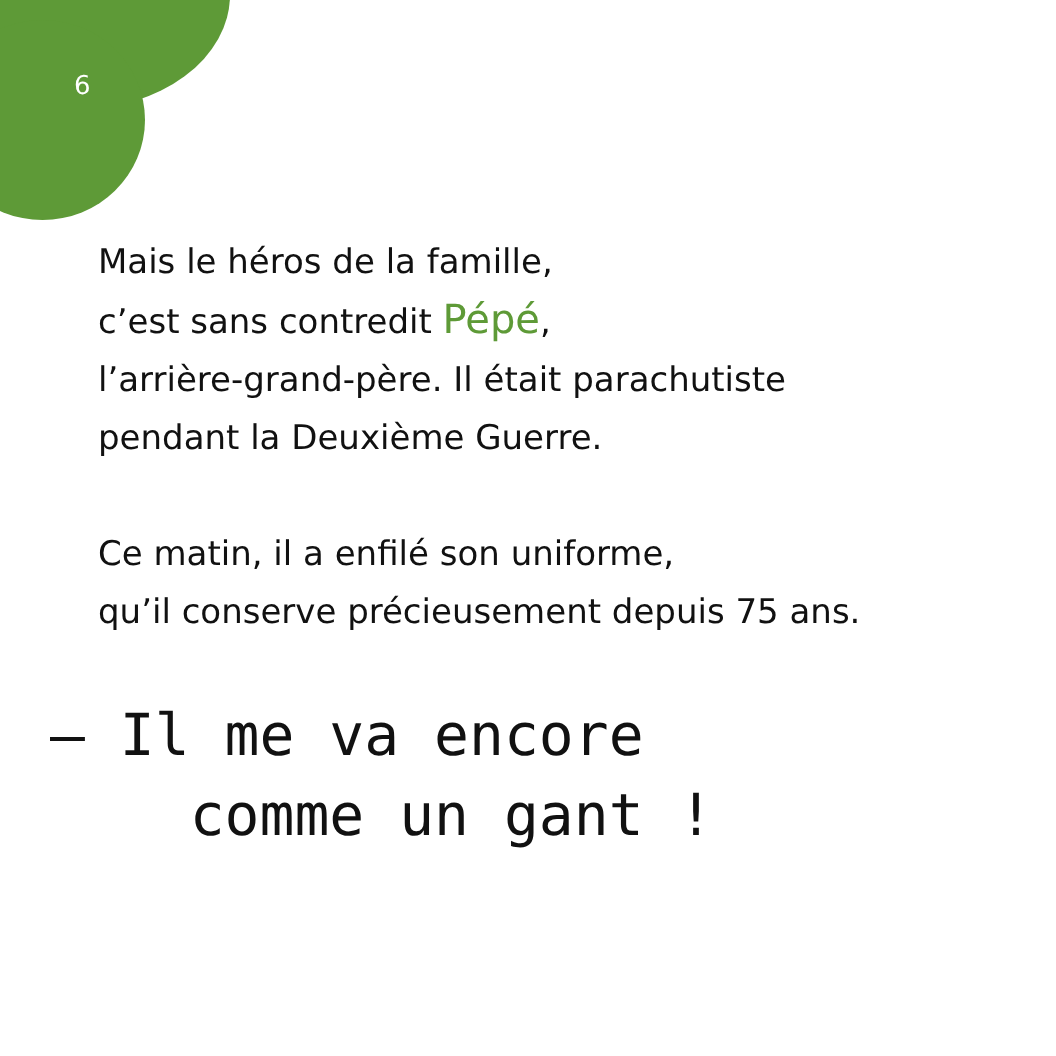6
Mais le héros de la famille,
c’est sans contredit Pépé,
l’arrière-grand-père. Il était parachutiste
pendant la Deuxième Guerre.
Ce matin, il a enfilé son uniforme,
qu’il conserve précieusement depuis 75 ans.
– Il me va encore
comme un gant !